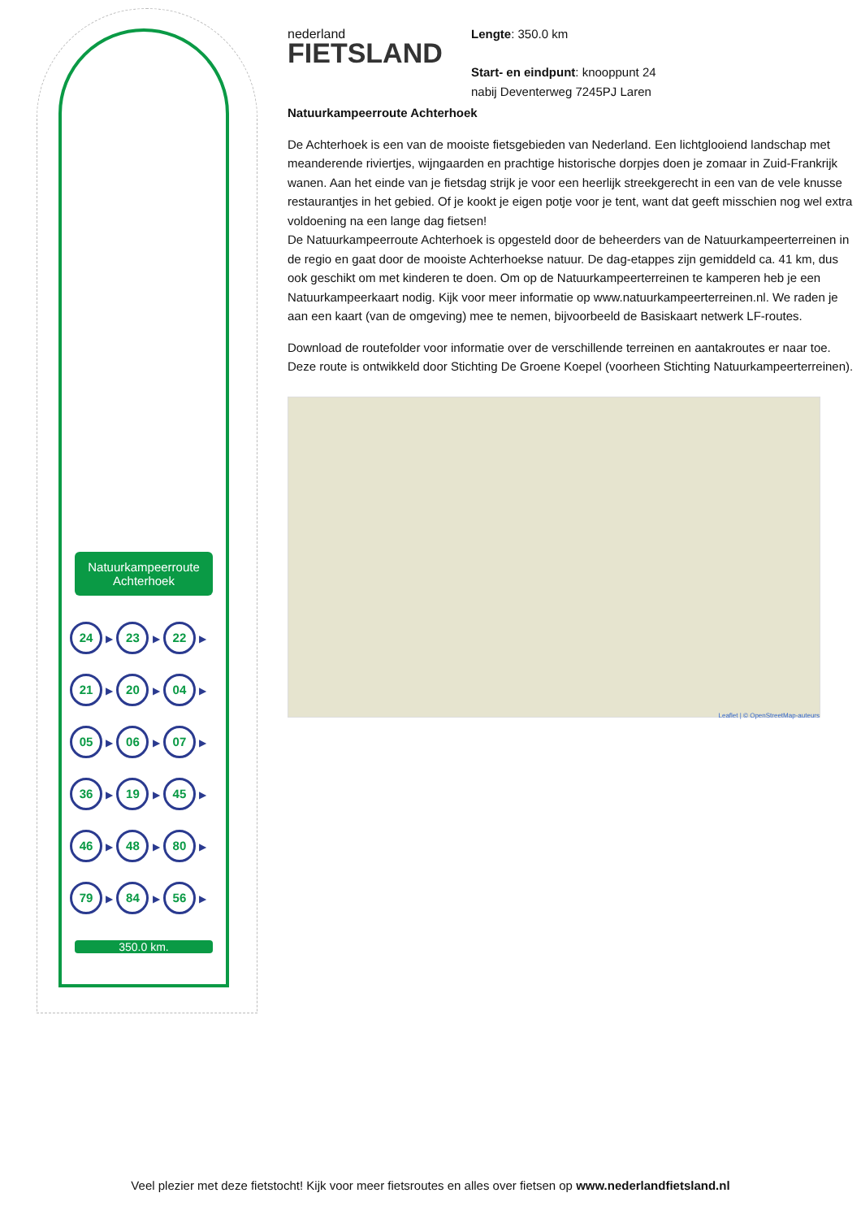Natuurkampeerroute Achterhoek
| 24 ▶ | 23 ▶ | 22 ▶ |
| 21 ▶ | 20 ▶ | 04 ▶ |
| 05 ▶ | 06 ▶ | 07 ▶ |
| 36 ▶ | 19 ▶ | 45 ▶ |
| 46 ▶ | 48 ▶ | 80 ▶ |
| 79 ▶ | 84 ▶ | 56 ▶ |
350.0 km.
nederland
FIETSLAND
Natuurkampeerroute Achterhoek
De Achterhoek is een van de mooiste fietsgebieden van Nederland. Een lichtglooiend landschap met meanderende riviertjes, wijngaarden en prachtige historische dorpjes doen je zomaar in Zuid-Frankrijk wanen. Aan het einde van je fietsdag strijk je voor een heerlijk streekgerecht in een van de vele knusse restaurantjes in het gebied. Of je kookt je eigen potje voor je tent, want dat geeft misschien nog wel extra voldoening na een lange dag fietsen!
De Natuurkampeerroute Achterhoek is opgesteld door de beheerders van de Natuurkampeerterreinen in de regio en gaat door de mooiste Achterhoekse natuur. De dag-etappes zijn gemiddeld ca. 41 km, dus ook geschikt om met kinderen te doen. Om op de Natuurkampeerterreinen te kamperen heb je een Natuurkampeerkaart nodig. Kijk voor meer informatie op www.natuurkampeerterreinen.nl. We raden je aan een kaart (van de omgeving) mee te nemen, bijvoorbeeld de Basiskaart netwerk LF-routes.
Download de routefolder voor informatie over de verschillende terreinen en aantakroutes er naar toe.
Deze route is ontwikkeld door Stichting De Groene Koepel (voorheen Stichting Natuurkampeerterreinen).
Leaflet | © OpenStreetMap-auteurs
Lengte: 350.0 km
Start- en eindpunt: knooppunt 24
nabij Deventerweg 7245PJ Laren
Veel plezier met deze fietstocht! Kijk voor meer fietsroutes en alles over fietsen op www.nederlandfietsland.nl